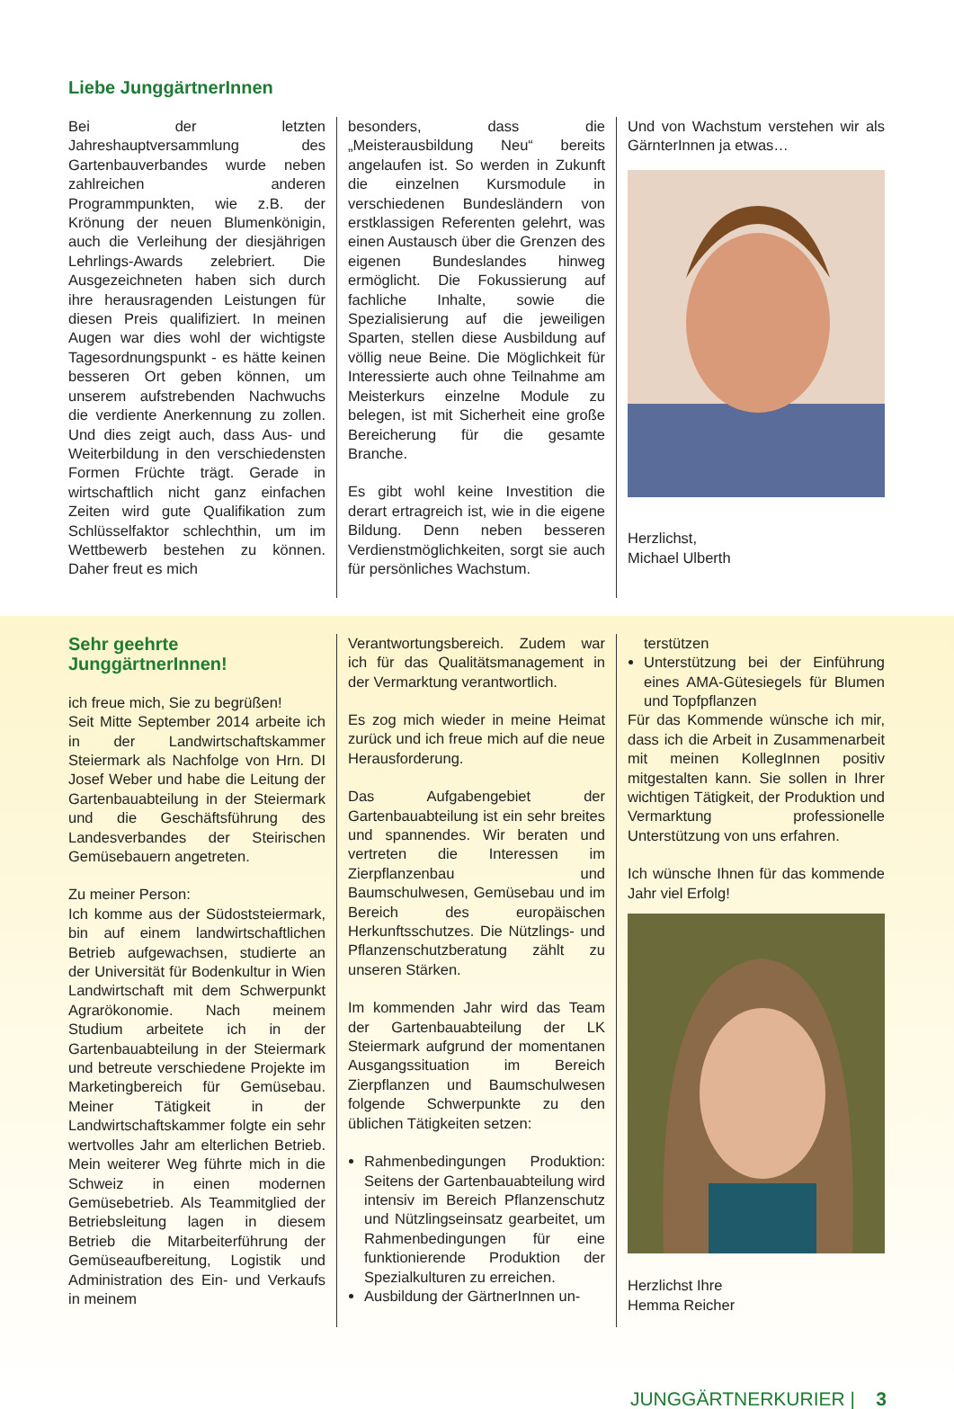Liebe JunggärtnerInnen
Bei der letzten Jahreshauptversammlung des Gartenbauverbandes wurde neben zahlreichen anderen Programmpunkten, wie z.B. der Krönung der neuen Blumenkönigin, auch die Verleihung der diesjährigen Lehrlings-Awards zelebriert. Die Ausgezeichneten haben sich durch ihre herausragenden Leistungen für diesen Preis qualifiziert. In meinen Augen war dies wohl der wichtigste Tagesordnungspunkt - es hätte keinen besseren Ort geben können, um unserem aufstrebenden Nachwuchs die verdiente Anerkennung zu zollen. Und dies zeigt auch, dass Aus- und Weiterbildung in den verschiedensten Formen Früchte trägt. Gerade in wirtschaftlich nicht ganz einfachen Zeiten wird gute Qualifikation zum Schlüsselfaktor schlechthin, um im Wettbewerb bestehen zu können. Daher freut es mich
besonders, dass die „Meisterausbildung Neu“ bereits angelaufen ist. So werden in Zukunft die einzelnen Kursmodule in verschiedenen Bundesländern von erstklassigen Referenten gelehrt, was einen Austausch über die Grenzen des eigenen Bundeslandes hinweg ermöglicht. Die Fokussierung auf fachliche Inhalte, sowie die Spezialisierung auf die jeweiligen Sparten, stellen diese Ausbildung auf völlig neue Beine. Die Möglichkeit für Interessierte auch ohne Teilnahme am Meisterkurs einzelne Module zu belegen, ist mit Sicherheit eine große Bereicherung für die gesamte Branche.
Es gibt wohl keine Investition die derart ertragreich ist, wie in die eigene Bildung. Denn neben besseren Verdienstmöglichkeiten, sorgt sie auch für persönliches Wachstum.
Und von Wachstum verstehen wir als GärnterInnen ja etwas…
Herzlichst,
Michael Ulberth
Sehr geehrte
JunggärtnerInnen!
ich freue mich, Sie zu begrüßen!
Seit Mitte September 2014 arbeite ich in der Landwirtschaftskammer Steiermark als Nachfolge von Hrn. DI Josef Weber und habe die Leitung der Gartenbauabteilung in der Steiermark und die Geschäftsführung des Landesverbandes der Steirischen Gemüsebauern angetreten.
Zu meiner Person:
Ich komme aus der Südoststeiermark, bin auf einem landwirtschaftlichen Betrieb aufgewachsen, studierte an der Universität für Bodenkultur in Wien Landwirtschaft mit dem Schwerpunkt Agrarökonomie. Nach meinem Studium arbeitete ich in der Gartenbauabteilung in der Steiermark und betreute verschiedene Projekte im Marketingbereich für Gemüsebau. Meiner Tätigkeit in der Landwirtschaftskammer folgte ein sehr wertvolles Jahr am elterlichen Betrieb. Mein weiterer Weg führte mich in die Schweiz in einen modernen Gemüsebetrieb. Als Teammitglied der Betriebsleitung lagen in diesem Betrieb die Mitarbeiterführung der Gemüseaufbereitung, Logistik und Administration des Ein- und Verkaufs in meinem
Verantwortungsbereich. Zudem war ich für das Qualitätsmanagement in der Vermarktung verantwortlich.
Es zog mich wieder in meine Heimat zurück und ich freue mich auf die neue Herausforderung.
Das Aufgabengebiet der Gartenbauabteilung ist ein sehr breites und spannendes. Wir beraten und vertreten die Interessen im Zierpflanzenbau und Baumschulwesen, Gemüsebau und im Bereich des europäischen Herkunftsschutzes. Die Nützlings- und Pflanzenschutzberatung zählt zu unseren Stärken.
Im kommenden Jahr wird das Team der Gartenbauabteilung der LK Steiermark aufgrund der momentanen Ausgangssituation im Bereich Zierpflanzen und Baumschulwesen folgende Schwerpunkte zu den üblichen Tätigkeiten setzen:
Rahmenbedingungen Produktion: Seitens der Gartenbauabteilung wird intensiv im Bereich Pflanzenschutz und Nützlingseinsatz gearbeitet, um Rahmenbedingungen für eine funktionierende Produktion der Spezialkulturen zu erreichen.
Ausbildung der GärtnerInnen un-
terstützen
Unterstützung bei der Einführung eines AMA-Gütesiegels für Blumen und Topfpflanzen
Für das Kommende wünsche ich mir, dass ich die Arbeit in Zusammenarbeit mit meinen KollegInnen positiv mitgestalten kann. Sie sollen in Ihrer wichtigen Tätigkeit, der Produktion und Vermarktung professionelle Unterstützung von uns erfahren.
Ich wünsche Ihnen für das kommende Jahr viel Erfolg!
Herzlichst Ihre
Hemma Reicher
JUNGGÄRTNERKURIER | 3